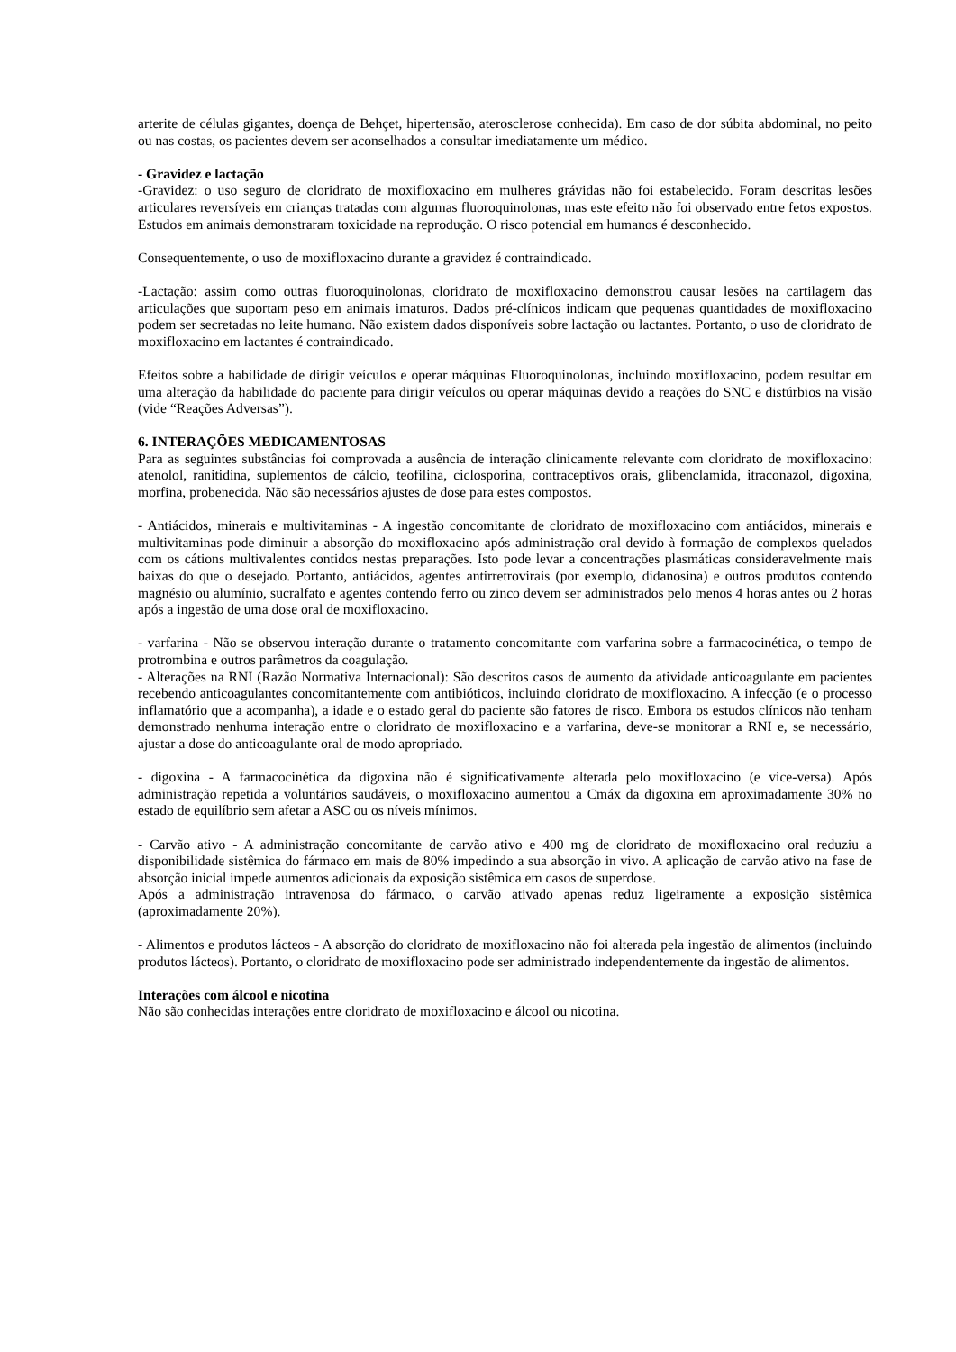arterite de células gigantes, doença de Behçet, hipertensão, aterosclerose conhecida). Em caso de dor súbita abdominal, no peito ou nas costas, os pacientes devem ser aconselhados a consultar imediatamente um médico.
- Gravidez e lactação
-Gravidez: o uso seguro de cloridrato de moxifloxacino em mulheres grávidas não foi estabelecido. Foram descritas lesões articulares reversíveis em crianças tratadas com algumas fluoroquinolonas, mas este efeito não foi observado entre fetos expostos. Estudos em animais demonstraram toxicidade na reprodução. O risco potencial em humanos é desconhecido.
Consequentemente, o uso de moxifloxacino durante a gravidez é contraindicado.
-Lactação: assim como outras fluoroquinolonas, cloridrato de moxifloxacino demonstrou causar lesões na cartilagem das articulações que suportam peso em animais imaturos. Dados pré-clínicos indicam que pequenas quantidades de moxifloxacino podem ser secretadas no leite humano. Não existem dados disponíveis sobre lactação ou lactantes. Portanto, o uso de cloridrato de moxifloxacino em lactantes é contraindicado.
Efeitos sobre a habilidade de dirigir veículos e operar máquinas Fluoroquinolonas, incluindo moxifloxacino, podem resultar em uma alteração da habilidade do paciente para dirigir veículos ou operar máquinas devido a reações do SNC e distúrbios na visão (vide “Reações Adversas”).
6. INTERAÇÕES MEDICAMENTOSAS
Para as seguintes substâncias foi comprovada a ausência de interação clinicamente relevante com cloridrato de moxifloxacino: atenolol, ranitidina, suplementos de cálcio, teofilina, ciclosporina, contraceptivos orais, glibenclamida, itraconazol, digoxina, morfina, probenecida. Não são necessários ajustes de dose para estes compostos.
- Antiácidos, minerais e multivitaminas - A ingestão concomitante de cloridrato de moxifloxacino com antiácidos, minerais e multivitaminas pode diminuir a absorção do moxifloxacino após administração oral devido à formação de complexos quelados com os cátions multivalentes contidos nestas preparações. Isto pode levar a concentrações plasmáticas consideravelmente mais baixas do que o desejado. Portanto, antiácidos, agentes antirretrovirais (por exemplo, didanosina) e outros produtos contendo magnésio ou alumínio, sucralfato e agentes contendo ferro ou zinco devem ser administrados pelo menos 4 horas antes ou 2 horas após a ingestão de uma dose oral de moxifloxacino.
- varfarina - Não se observou interação durante o tratamento concomitante com varfarina sobre a farmacocinética, o tempo de protrombina e outros parâmetros da coagulação.
- Alterações na RNI (Razão Normativa Internacional): São descritos casos de aumento da atividade anticoagulante em pacientes recebendo anticoagulantes concomitantemente com antibióticos, incluindo cloridrato de moxifloxacino. A infecção (e o processo inflamatório que a acompanha), a idade e o estado geral do paciente são fatores de risco. Embora os estudos clínicos não tenham demonstrado nenhuma interação entre o cloridrato de moxifloxacino e a varfarina, deve-se monitorar a RNI e, se necessário, ajustar a dose do anticoagulante oral de modo apropriado.
- digoxina - A farmacocinética da digoxina não é significativamente alterada pelo moxifloxacino (e vice-versa). Após administração repetida a voluntários saudáveis, o moxifloxacino aumentou a Cmáx da digoxina em aproximadamente 30% no estado de equilíbrio sem afetar a ASC ou os níveis mínimos.
- Carvão ativo - A administração concomitante de carvão ativo e 400 mg de cloridrato de moxifloxacino oral reduziu a disponibilidade sistêmica do fármaco em mais de 80% impedindo a sua absorção in vivo. A aplicação de carvão ativo na fase de absorção inicial impede aumentos adicionais da exposição sistêmica em casos de superdose.
Após a administração intravenosa do fármaco, o carvão ativado apenas reduz ligeiramente a exposição sistêmica (aproximadamente 20%).
- Alimentos e produtos lácteos - A absorção do cloridrato de moxifloxacino não foi alterada pela ingestão de alimentos (incluindo produtos lácteos). Portanto, o cloridrato de moxifloxacino pode ser administrado independentemente da ingestão de alimentos.
Interações com álcool e nicotina
Não são conhecidas interações entre cloridrato de moxifloxacino e álcool ou nicotina.